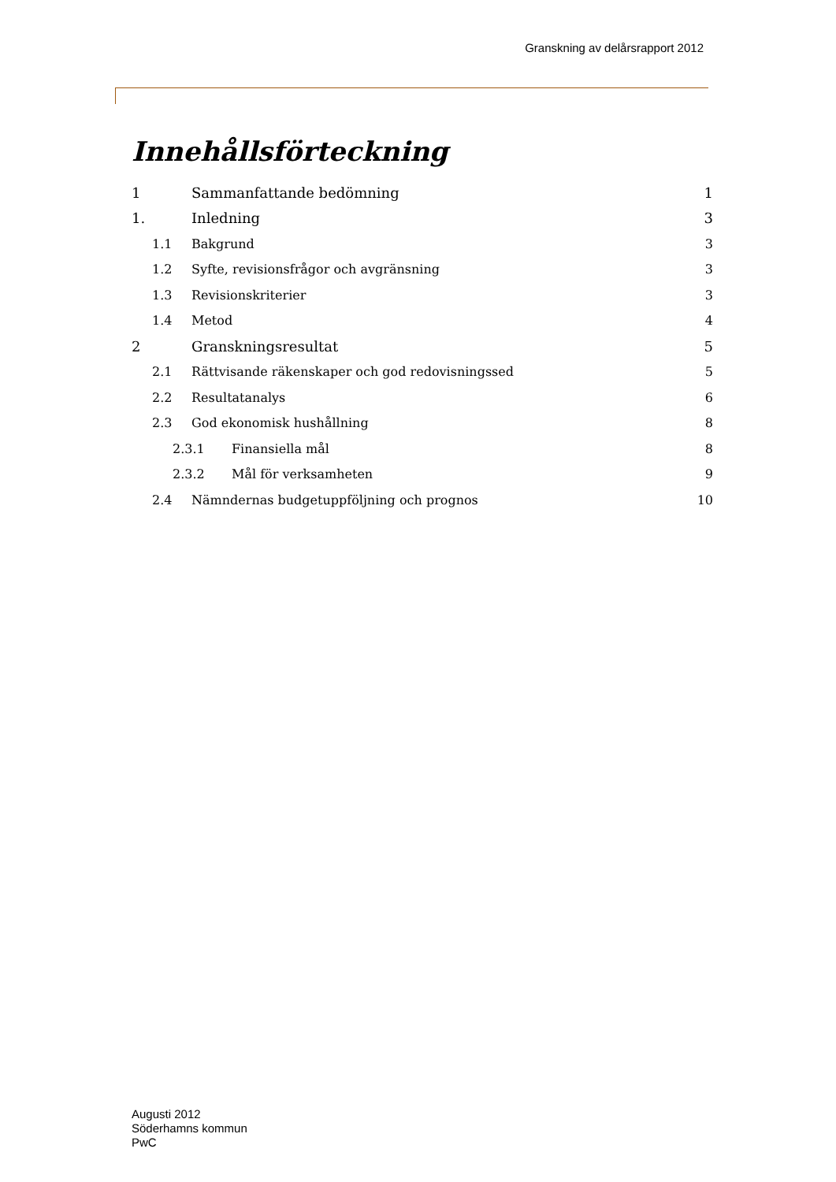Granskning av delårsrapport 2012
Innehållsförteckning
1 Sammanfattande bedömning 1
1. Inledning 3
1.1 Bakgrund 3
1.2 Syfte, revisionsfrågor och avgränsning 3
1.3 Revisionskriterier 3
1.4 Metod 4
2 Granskningsresultat 5
2.1 Rättvisande räkenskaper och god redovisningssed 5
2.2 Resultatanalys 6
2.3 God ekonomisk hushållning 8
2.3.1 Finansiella mål 8
2.3.2 Mål för verksamheten 9
2.4 Nämndernas budgetuppföljning och prognos 10
Augusti 2012
Söderhamns kommun
PwC